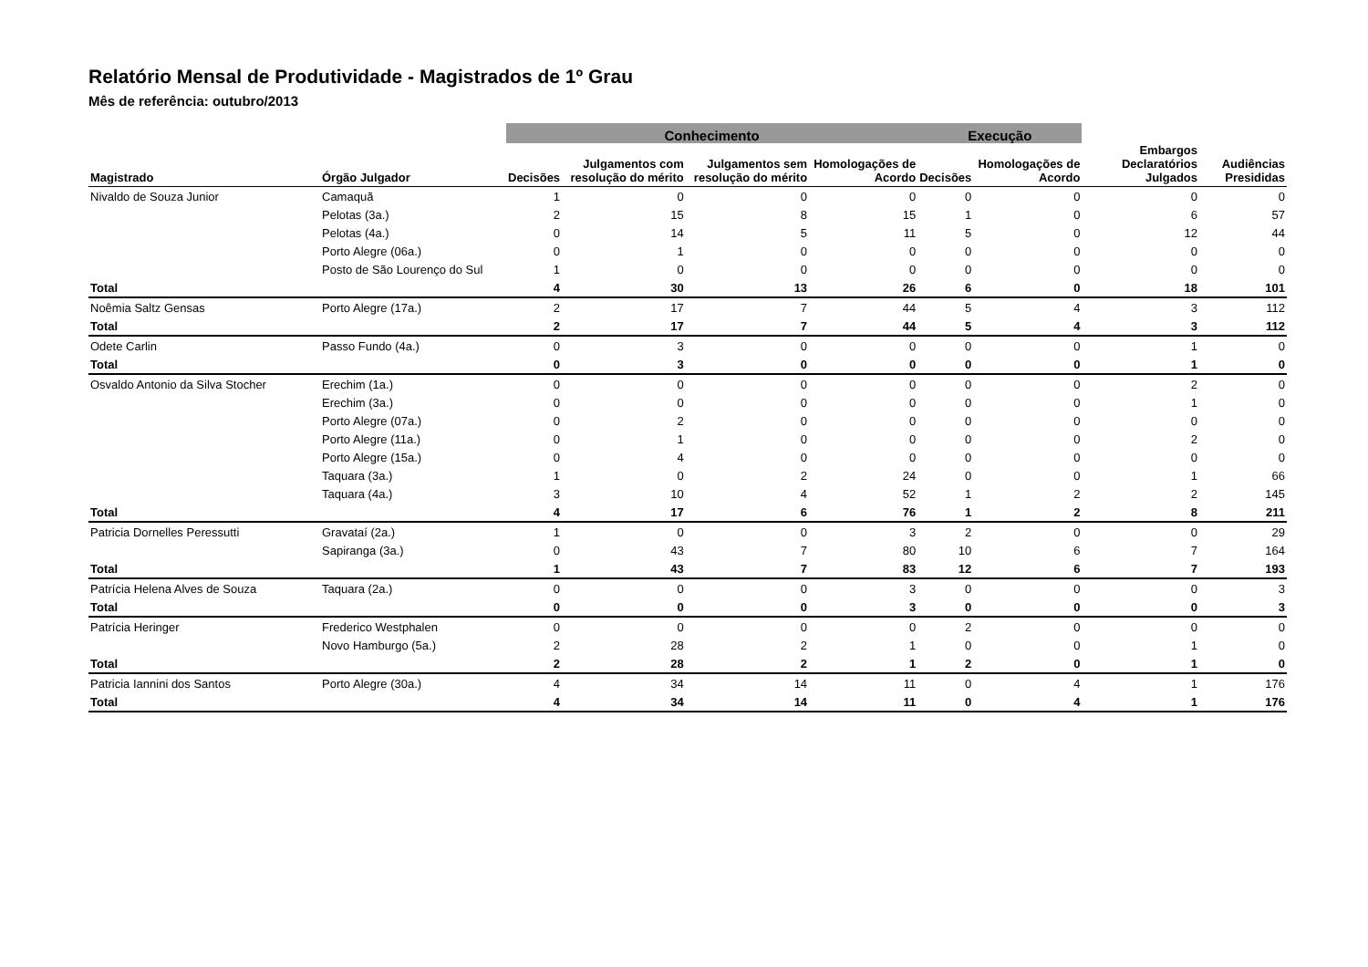Relatório Mensal de Produtividade - Magistrados de 1º Grau
Mês de referência: outubro/2013
| | | Conhecimento | | | | Execução | | | |
| --- | --- | --- | --- | --- | --- | --- | --- | --- | --- |
| Magistrado | Órgão Julgador | Decisões | Julgamentos com resolução do mérito | Julgamentos sem resolução do mérito | Homologações de Acordo | Decisões | Homologações de Acordo | Embargos Declaratórios Julgados | Audiências Presididas |
| Nivaldo de Souza Junior | Camaquã | 1 | 0 | 0 | 0 | 0 | 0 | 0 | 0 |
| | Pelotas (3a.) | 2 | 15 | 8 | 15 | 1 | 0 | 6 | 57 |
| | Pelotas (4a.) | 0 | 14 | 5 | 11 | 5 | 0 | 12 | 44 |
| | Porto Alegre (06a.) | 0 | 1 | 0 | 0 | 0 | 0 | 0 | 0 |
| | Posto de São Lourenço do Sul | 1 | 0 | 0 | 0 | 0 | 0 | 0 | 0 |
| Total | | 4 | 30 | 13 | 26 | 6 | 0 | 18 | 101 |
| Noêmia Saltz Gensas | Porto Alegre (17a.) | 2 | 17 | 7 | 44 | 5 | 4 | 3 | 112 |
| Total | | 2 | 17 | 7 | 44 | 5 | 4 | 3 | 112 |
| Odete Carlin | Passo Fundo (4a.) | 0 | 3 | 0 | 0 | 0 | 0 | 1 | 0 |
| Total | | 0 | 3 | 0 | 0 | 0 | 0 | 1 | 0 |
| Osvaldo Antonio da Silva Stocher | Erechim (1a.) | 0 | 0 | 0 | 0 | 0 | 0 | 2 | 0 |
| | Erechim (3a.) | 0 | 0 | 0 | 0 | 0 | 0 | 1 | 0 |
| | Porto Alegre (07a.) | 0 | 2 | 0 | 0 | 0 | 0 | 0 | 0 |
| | Porto Alegre (11a.) | 0 | 1 | 0 | 0 | 0 | 0 | 2 | 0 |
| | Porto Alegre (15a.) | 0 | 4 | 0 | 0 | 0 | 0 | 0 | 0 |
| | Taquara (3a.) | 1 | 0 | 2 | 24 | 0 | 0 | 1 | 66 |
| | Taquara (4a.) | 3 | 10 | 4 | 52 | 1 | 2 | 2 | 145 |
| Total | | 4 | 17 | 6 | 76 | 1 | 2 | 8 | 211 |
| Patricia Dornelles Peressutti | Gravataí (2a.) | 1 | 0 | 0 | 3 | 2 | 0 | 0 | 29 |
| | Sapiranga (3a.) | 0 | 43 | 7 | 80 | 10 | 6 | 7 | 164 |
| Total | | 1 | 43 | 7 | 83 | 12 | 6 | 7 | 193 |
| Patrícia Helena Alves de Souza | Taquara (2a.) | 0 | 0 | 0 | 3 | 0 | 0 | 0 | 3 |
| Total | | 0 | 0 | 0 | 3 | 0 | 0 | 0 | 3 |
| Patrícia Heringer | Frederico Westphalen | 0 | 0 | 0 | 0 | 2 | 0 | 0 | 0 |
| | Novo Hamburgo (5a.) | 2 | 28 | 2 | 1 | 0 | 0 | 1 | 0 |
| Total | | 2 | 28 | 2 | 1 | 2 | 0 | 1 | 0 |
| Patricia Iannini dos Santos | Porto Alegre (30a.) | 4 | 34 | 14 | 11 | 0 | 4 | 1 | 176 |
| Total | | 4 | 34 | 14 | 11 | 0 | 4 | 1 | 176 |